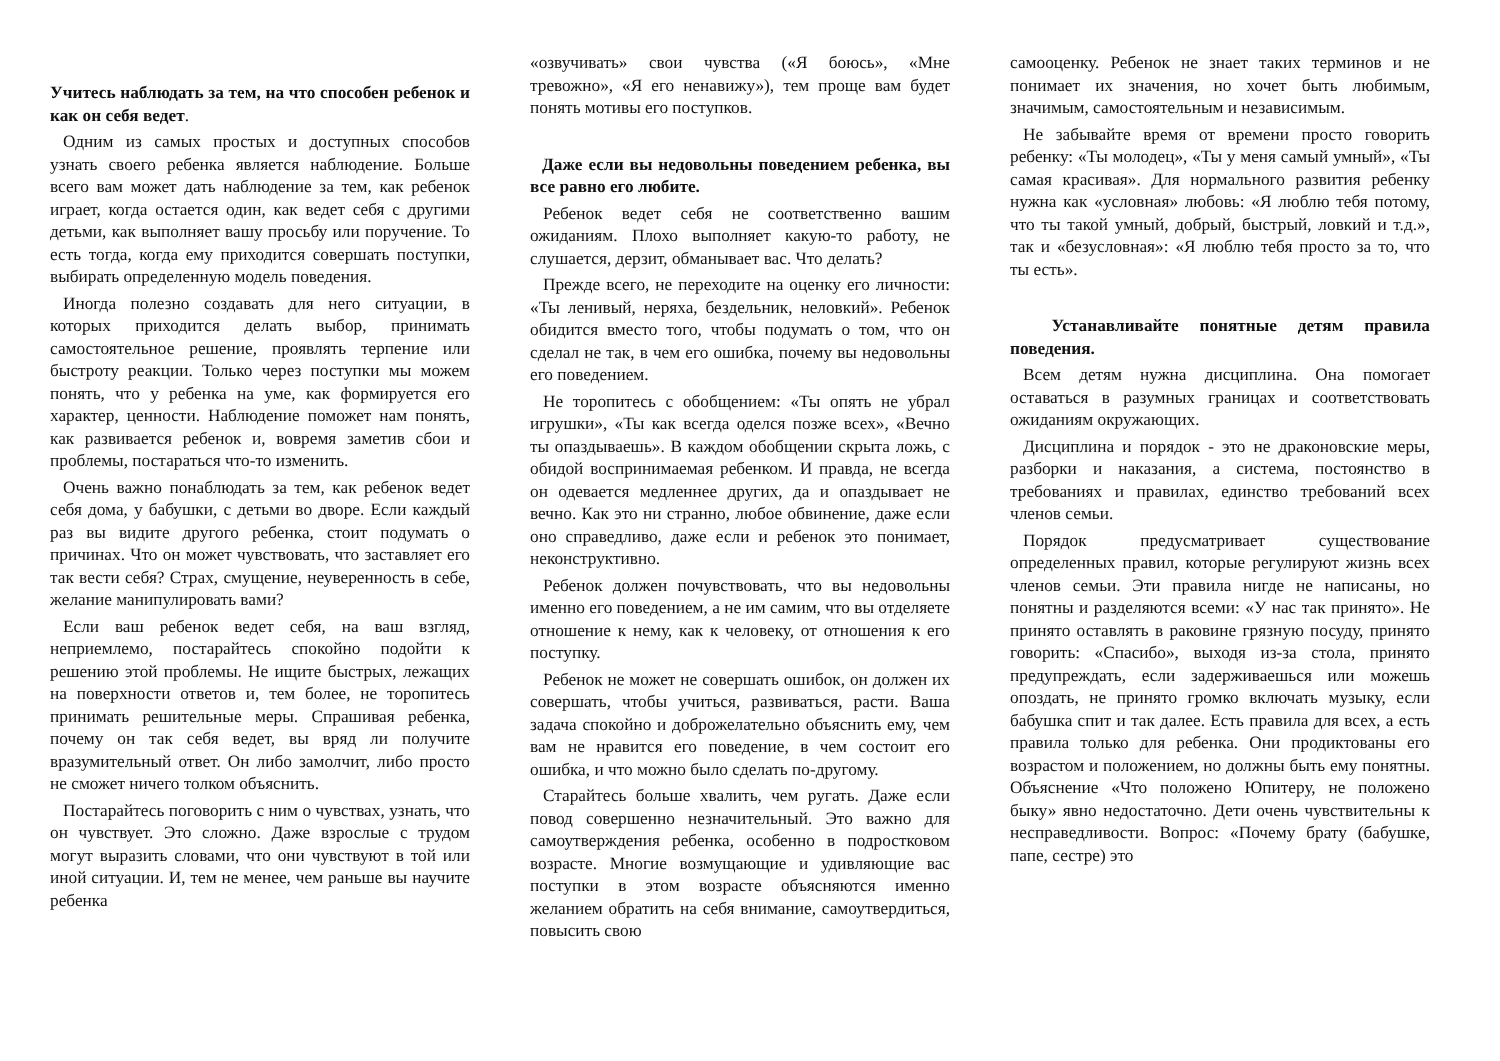Учитесь наблюдать за тем, на что способен ребенок и как он себя ведет.
Одним из самых простых и доступных способов узнать своего ребенка является наблюдение. Больше всего вам может дать наблюдение за тем, как ребенок играет, когда остается один, как ведет себя с другими детьми, как выполняет вашу просьбу или поручение. То есть тогда, когда ему приходится совершать поступки, выбирать определенную модель поведения.
Иногда полезно создавать для него ситуации, в которых приходится делать выбор, принимать самостоятельное решение, проявлять терпение или быстроту реакции. Только через поступки мы можем понять, что у ребенка на уме, как формируется его характер, ценности. Наблюдение поможет нам понять, как развивается ребенок и, вовремя заметив сбои и проблемы, постараться что-то изменить.
Очень важно понаблюдать за тем, как ребенок ведет себя дома, у бабушки, с детьми во дворе. Если каждый раз вы видите другого ребенка, стоит подумать о причинах. Что он может чувствовать, что заставляет его так вести себя? Страх, смущение, неуверенность в себе, желание манипулировать вами?
Если ваш ребенок ведет себя, на ваш взгляд, неприемлемо, постарайтесь спокойно подойти к решению этой проблемы. Не ищите быстрых, лежащих на поверхности ответов и, тем более, не торопитесь принимать решительные меры. Спрашивая ребенка, почему он так себя ведет, вы вряд ли получите вразумительный ответ. Он либо замолчит, либо просто не сможет ничего толком объяснить.
Постарайтесь поговорить с ним о чувствах, узнать, что он чувствует. Это сложно. Даже взрослые с трудом могут выразить словами, что они чувствуют в той или иной ситуации. И, тем не менее, чем раньше вы научите ребенка
«озвучивать» свои чувства («Я боюсь», «Мне тревожно», «Я его ненавижу»), тем проще вам будет понять мотивы его поступков.
Даже если вы недовольны поведением ребенка, вы все равно его любите.
Ребенок ведет себя не соответственно вашим ожиданиям. Плохо выполняет какую-то работу, не слушается, дерзит, обманывает вас. Что делать?
Прежде всего, не переходите на оценку его личности: «Ты ленивый, неряха, бездельник, неловкий». Ребенок обидится вместо того, чтобы подумать о том, что он сделал не так, в чем его ошибка, почему вы недовольны его поведением.
Не торопитесь с обобщением: «Ты опять не убрал игрушки», «Ты как всегда оделся позже всех», «Вечно ты опаздываешь». В каждом обобщении скрыта ложь, с обидой воспринимаемая ребенком. И правда, не всегда он одевается медленнее других, да и опаздывает не вечно. Как это ни странно, любое обвинение, даже если оно справедливо, даже если и ребенок это понимает, неконструктивно.
Ребенок должен почувствовать, что вы недовольны именно его поведением, а не им самим, что вы отделяете отношение к нему, как к человеку, от отношения к его поступку.
Ребенок не может не совершать ошибок, он должен их совершать, чтобы учиться, развиваться, расти. Ваша задача спокойно и доброжелательно объяснить ему, чем вам не нравится его поведение, в чем состоит его ошибка, и что можно было сделать по-другому.
Старайтесь больше хвалить, чем ругать. Даже если повод совершенно незначительный. Это важно для самоутверждения ребенка, особенно в подростковом возрасте. Многие возмущающие и удивляющие вас поступки в этом возрасте объясняются именно желанием обратить на себя внимание, самоутвердиться, повысить свою
самооценку. Ребенок не знает таких терминов и не понимает их значения, но хочет быть любимым, значимым, самостоятельным и независимым.
Не забывайте время от времени просто говорить ребенку: «Ты молодец», «Ты у меня самый умный», «Ты самая красивая». Для нормального развития ребенку нужна как «условная» любовь: «Я люблю тебя потому, что ты такой умный, добрый, быстрый, ловкий и т.д.», так и «безусловная»: «Я люблю тебя просто за то, что ты есть».
Устанавливайте понятные детям правила поведения.
Всем детям нужна дисциплина. Она помогает оставаться в разумных границах и соответствовать ожиданиям окружающих.
Дисциплина и порядок - это не драконовские меры, разборки и наказания, а система, постоянство в требованиях и правилах, единство требований всех членов семьи.
Порядок предусматривает существование определенных правил, которые регулируют жизнь всех членов семьи. Эти правила нигде не написаны, но понятны и разделяются всеми: «У нас так принято». Не принято оставлять в раковине грязную посуду, принято говорить: «Спасибо», выходя из-за стола, принято предупреждать, если задерживаешься или можешь опоздать, не принято громко включать музыку, если бабушка спит и так далее. Есть правила для всех, а есть правила только для ребенка. Они продиктованы его возрастом и положением, но должны быть ему понятны. Объяснение «Что положено Юпитеру, не положено быку» явно недостаточно. Дети очень чувствительны к несправедливости. Вопрос: «Почему брату (бабушке, папе, сестре) это